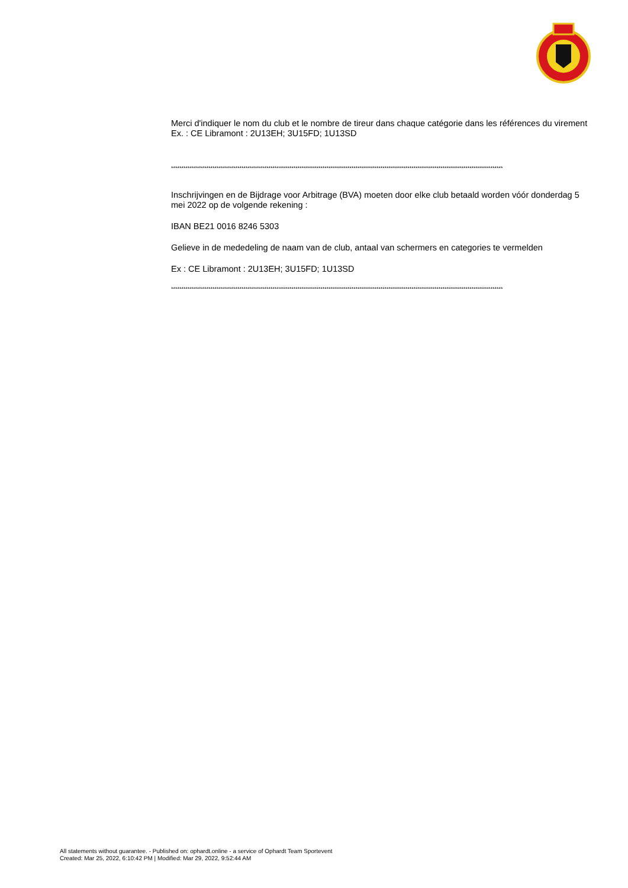Merci d'indiquer le nom du club et le nombre de tireur dans chaque catégorie dans les références du virement
Ex. : CE Libramont : 2U13EH; 3U15FD; 1U13SD
****************************************************************************************************************************************************************
Inschrijvingen en de Bijdrage voor Arbitrage (BVA) moeten door elke club betaald worden vóór donderdag 5 mei 2022 op de volgende rekening :
IBAN BE21 0016 8246 5303
Gelieve in de mededeling de naam van de club, antaal van schermers en categories te vermelden
Ex : CE Libramont : 2U13EH; 3U15FD; 1U13SD
****************************************************************************************************************************************************************
All statements without guarantee. - Published on: ophardt.online - a service of Ophardt Team Sportevent
Created: Mar 25, 2022, 6:10:42 PM | Modified: Mar 29, 2022, 9:52:44 AM